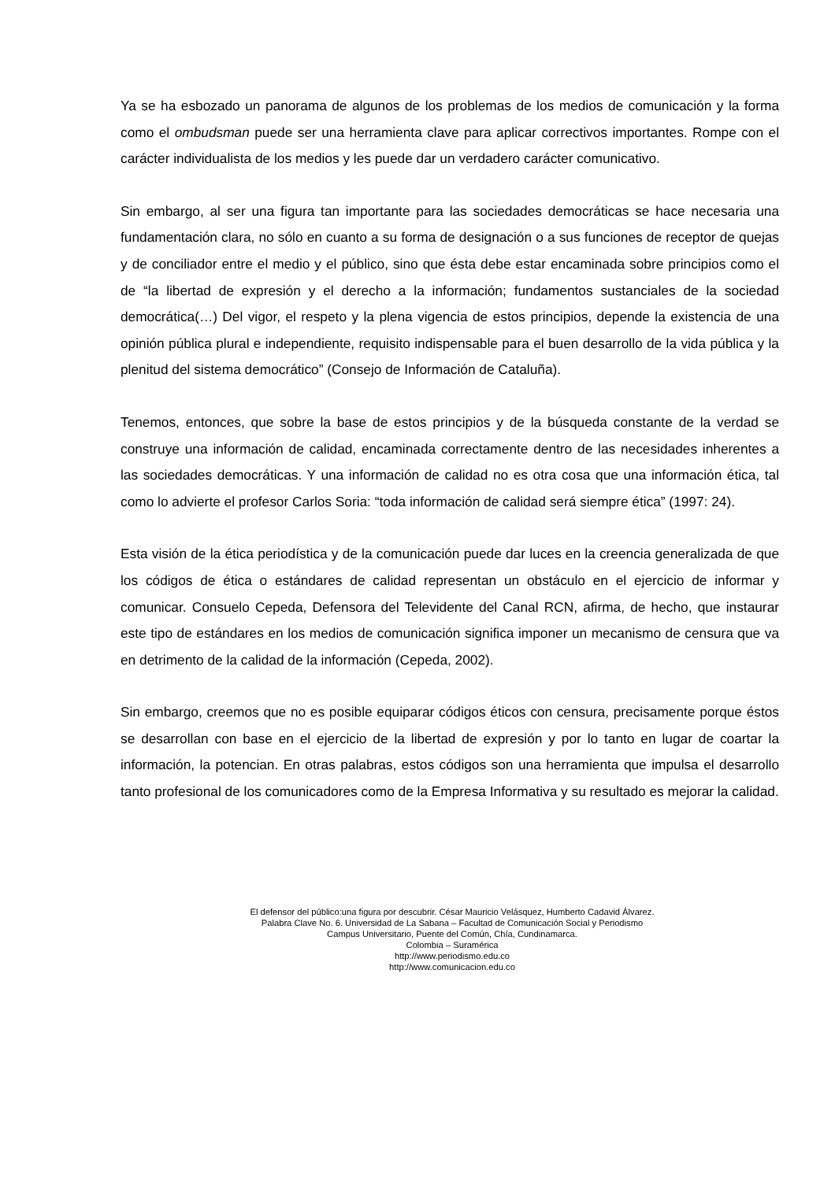Ya se ha esbozado un panorama de algunos de los problemas de los medios de comunicación y la forma como el ombudsman puede ser una herramienta clave para aplicar correctivos importantes. Rompe con el carácter individualista de los medios y les puede dar un verdadero carácter comunicativo.
Sin embargo, al ser una figura tan importante para las sociedades democráticas se hace necesaria una fundamentación clara, no sólo en cuanto a su forma de designación o a sus funciones de receptor de quejas y de conciliador entre el medio y el público, sino que ésta debe estar encaminada sobre principios como el de “la libertad de expresión y el derecho a la información; fundamentos sustanciales de la sociedad democrática(…) Del vigor, el respeto y la plena vigencia de estos principios, depende la existencia de una opinión pública plural e independiente, requisito indispensable para el buen desarrollo de la vida pública y la plenitud del sistema democrático” (Consejo de Información de Cataluña).
Tenemos, entonces, que sobre la base de estos principios y de la búsqueda constante de la verdad se construye una información de calidad, encaminada correctamente dentro de las necesidades inherentes a las sociedades democráticas. Y una información de calidad no es otra cosa que una información ética, tal como lo advierte el profesor Carlos Soria: “toda información de calidad será siempre ética” (1997: 24).
Esta visión de la ética periodística y de la comunicación puede dar luces en la creencia generalizada de que los códigos de ética o estándares de calidad representan un obstáculo en el ejercicio de informar y comunicar. Consuelo Cepeda, Defensora del Televidente del Canal RCN, afirma, de hecho, que instaurar este tipo de estándares en los medios de comunicación significa imponer un mecanismo de censura que va en detrimento de la calidad de la información (Cepeda, 2002).
Sin embargo, creemos que no es posible equiparar códigos éticos con censura, precisamente porque éstos se desarrollan con base en el ejercicio de la libertad de expresión y por lo tanto en lugar de coartar la información, la potencian. En otras palabras, estos códigos son una herramienta que impulsa el desarrollo tanto profesional de los comunicadores como de la Empresa Informativa y su resultado es mejorar la calidad.
El defensor del público:una figura por descubrir. César Mauricio Velásquez, Humberto Cadavid Álvarez.
Palabra Clave No. 6. Universidad de La Sabana – Facultad de Comunicación Social y Periodismo
Campus Universitario, Puente del Común, Chía, Cundinamarca.
Colombia – Suramérica
http://www.periodismo.edu.co
http://www.comunicacion.edu.co